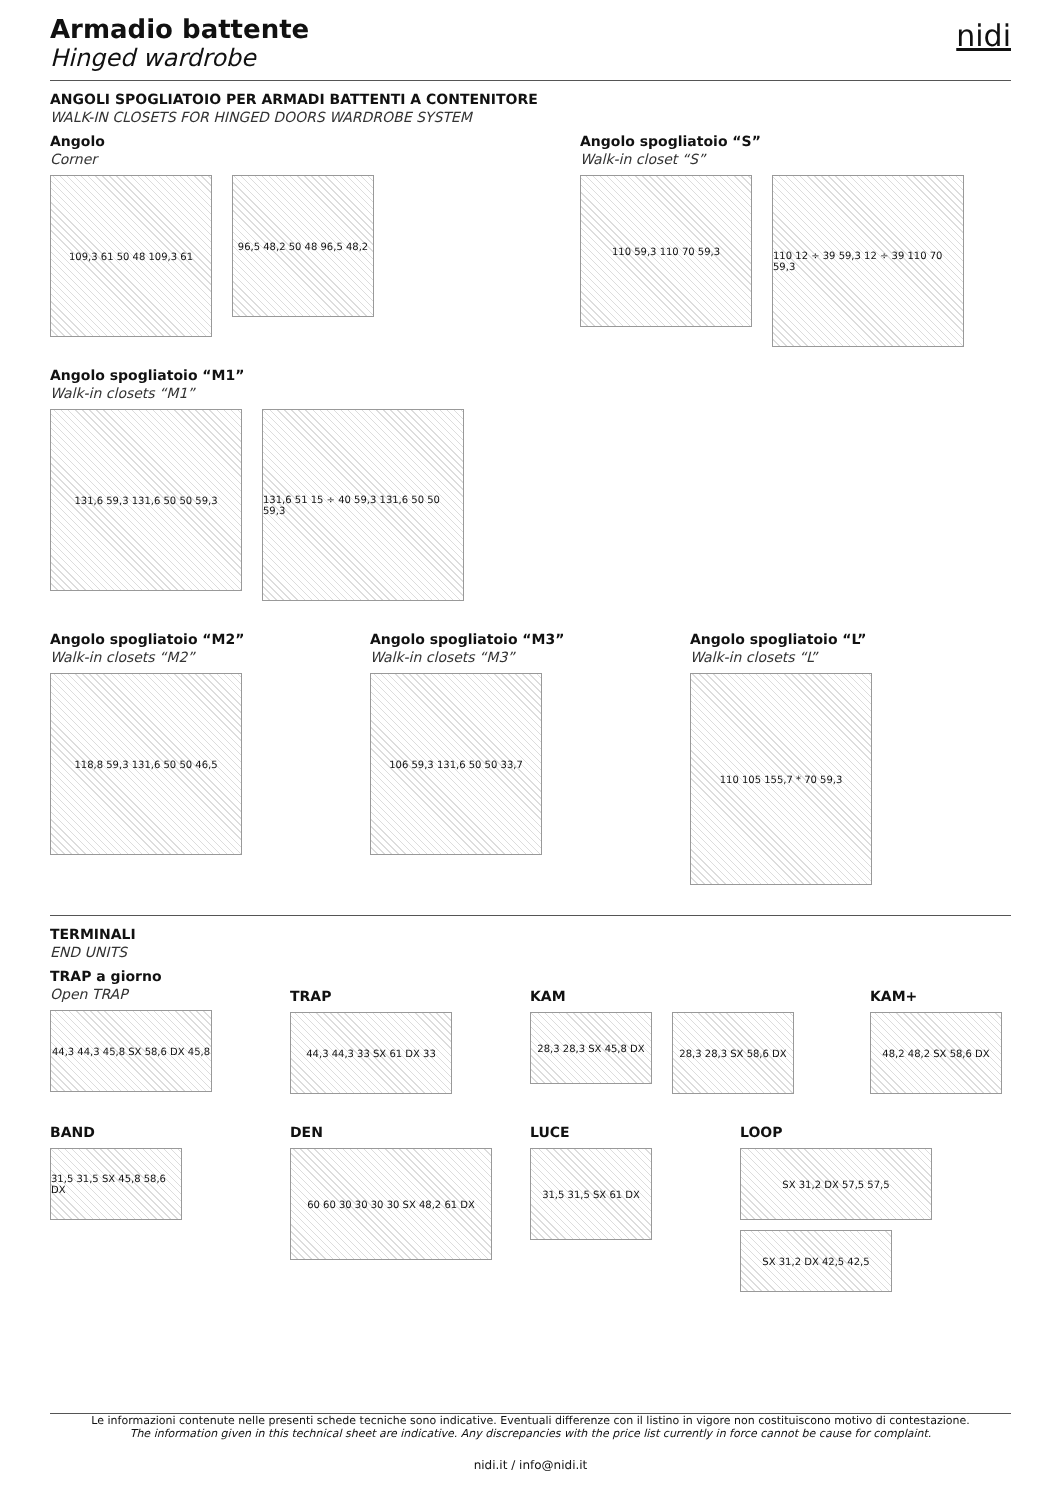nidi
Armadio battente
Hinged wardrobe
ANGOLI SPOGLIATOIO PER ARMADI BATTENTI A CONTENITORE
WALK-IN CLOSETS FOR HINGED DOORS WARDROBE SYSTEM
Angolo
Corner
109,3 61 50 48 109,3 61
96,5 48,2 50 48 96,5 48,2
Angolo spogliatoio “S”
Walk-in closet “S”
110 59,3 110 70 59,3
110 12 ÷ 39 59,3 12 ÷ 39 110 70 59,3
Angolo spogliatoio “M1”
Walk-in closets “M1”
131,6 59,3 131,6 50 50 59,3
131,6 51 15 ÷ 40 59,3 131,6 50 50 59,3
Angolo spogliatoio “M2”
Walk-in closets “M2”
118,8 59,3 131,6 50 50 46,5
Angolo spogliatoio “M3”
Walk-in closets “M3”
106 59,3 131,6 50 50 33,7
Angolo spogliatoio “L”
Walk-in closets “L”
110 105 155,7 * 70 59,3
TERMINALI
END UNITS
TRAP a giorno
Open TRAP
44,3 44,3 45,8 SX 58,6 DX 45,8
TRAP
44,3 44,3 33 SX 61 DX 33
KAM
28,3 28,3 SX 45,8 DX
28,3 28,3 SX 58,6 DX
KAM+
48,2 48,2 SX 58,6 DX
BAND
31,5 31,5 SX 45,8 58,6 DX
DEN
60 60 30 30 30 30 SX 48,2 61 DX
LUCE
31,5 31,5 SX 61 DX
LOOP
SX 31,2 DX 57,5 57,5
SX 31,2 DX 42,5 42,5
Le informazioni contenute nelle presenti schede tecniche sono indicative. Eventuali differenze con il listino in vigore non costituiscono motivo di contestazione.
The information given in this technical sheet are indicative. Any discrepancies with the price list currently in force cannot be cause for complaint.
nidi.it / info@nidi.it